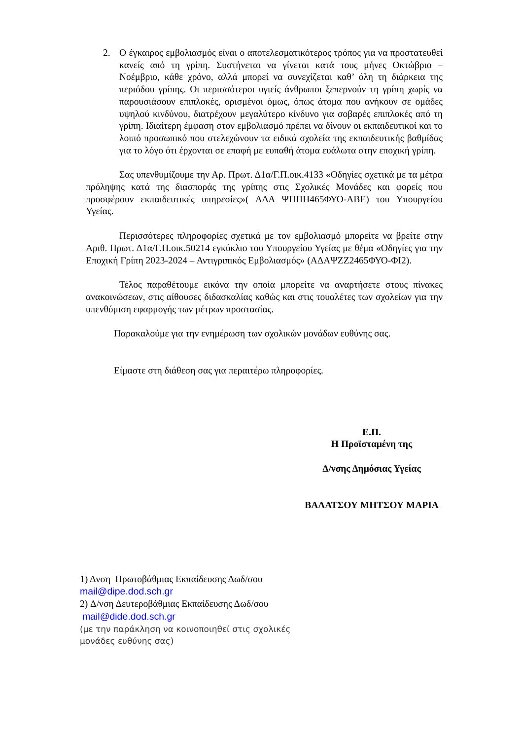2. Ο έγκαιρος εμβολιασμός είναι ο αποτελεσματικότερος τρόπος για να προστατευθεί κανείς από τη γρίπη. Συστήνεται να γίνεται κατά τους μήνες Οκτώβριο – Νοέμβριο, κάθε χρόνο, αλλά μπορεί να συνεχίζεται καθ’ όλη τη διάρκεια της περιόδου γρίπης. Οι περισσότεροι υγιείς άνθρωποι ξεπερνούν τη γρίπη χωρίς να παρουσιάσουν επιπλοκές, ορισμένοι όμως, όπως άτομα που ανήκουν σε ομάδες υψηλού κινδύνου, διατρέχουν μεγαλύτερο κίνδυνο για σοβαρές επιπλοκές από τη γρίπη. Ιδιαίτερη έμφαση στον εμβολιασμό πρέπει να δίνουν οι εκπαιδευτικοί και το λοιπό προσωπικό που στελεχώνουν τα ειδικά σχολεία της εκπαιδευτικής βαθμίδας για το λόγο ότι έρχονται σε επαφή με ευπαθή άτομα ευάλωτα στην εποχική γρίπη.
Σας υπενθυμίζουμε την Αρ. Πρωτ. Δ1α/Γ.Π.οικ.4133 «Οδηγίες σχετικά με τα μέτρα πρόληψης κατά της διασποράς της γρίπης στις Σχολικές Μονάδες και φορείς που προσφέρουν εκπαιδευτικές υπηρεσίες»( ΑΔΑ ΨΠΠΗ465ΦΥΟ-ΑΒΕ) του Υπουργείου Υγείας.
Περισσότερες πληροφορίες σχετικά με τον εμβολιασμό μπορείτε να βρείτε στην Αριθ. Πρωτ. Δ1α/Γ.Π.οικ.50214 εγκύκλιο του Υπουργείου Υγείας με θέμα «Οδηγίες για την Εποχική Γρίπη 2023-2024 – Αντιγριπικός Εμβολιασμός» (ΑΔΑΨΖΖ2465ΦΥΟ-ΦΙ2).
Τέλος παραθέτουμε εικόνα την οποία μπορείτε να αναρτήσετε στους πίνακες ανακοινώσεων, στις αίθουσες διδασκαλίας καθώς και στις τουαλέτες των σχολείων για την υπενθύμιση εφαρμογής των μέτρων προστασίας.
Παρακαλούμε για την ενημέρωση των σχολικών μονάδων ευθύνης σας.
Είμαστε στη διάθεση σας για περαιτέρω πληροφορίες.
Ε.Π.
Η Προϊσταμένη της
Δ/νσης Δημόσιας Υγείας
ΒΑΛΑΤΣΟΥ ΜΗΤΣΟΥ ΜΑΡΙΑ
1) Δνση Πρωτοβάθμιας Εκπαίδευσης Δωδ/σου
mail@dipe.dod.sch.gr
2) Δ/νση Δευτεροβάθμιας Εκπαίδευσης Δωδ/σου
mail@dide.dod.sch.gr
(με την παράκληση να κοινοποιηθεί στις σχολικές
μονάδες ευθύνης σας)